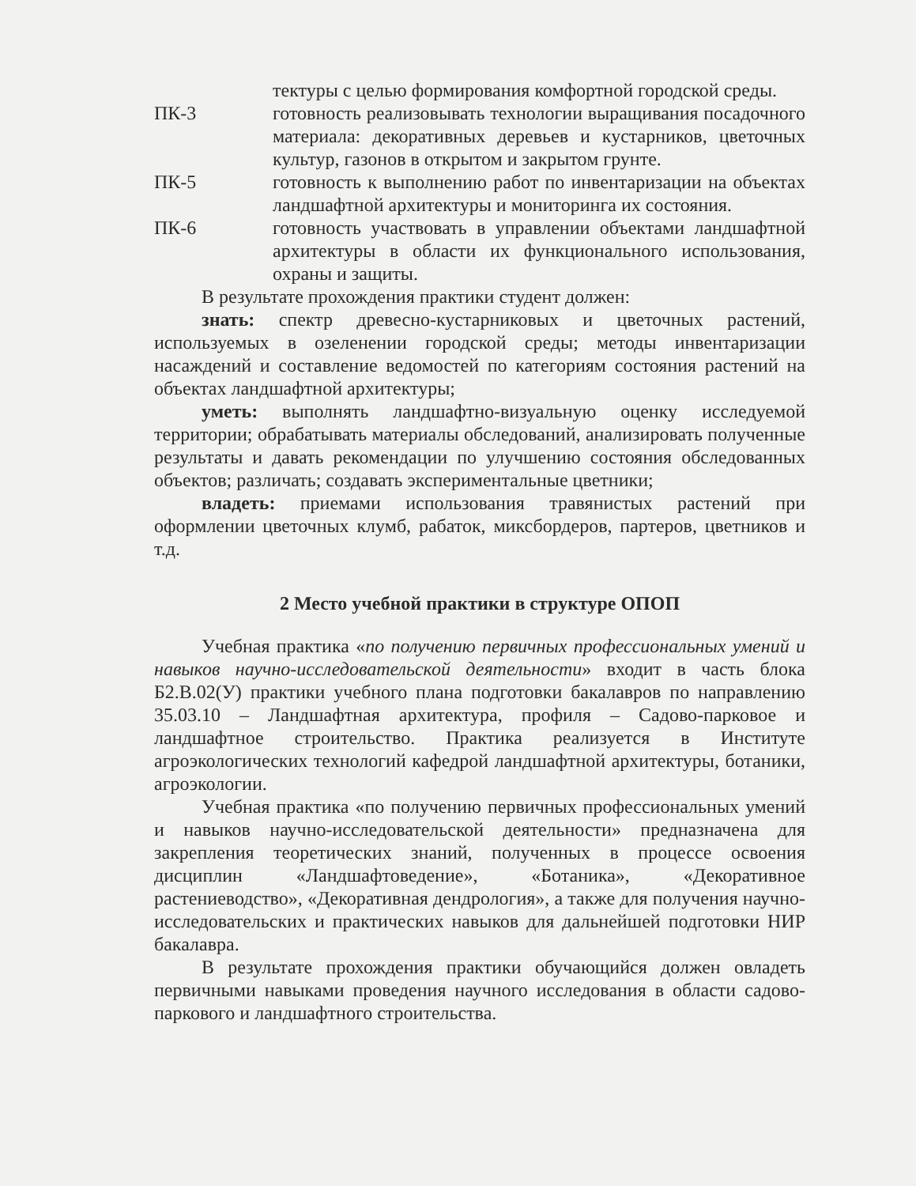тектуры с целью формирования комфортной городской среды.
ПК-3 готовность реализовывать технологии выращивания посадочного материала: декоративных деревьев и кустарников, цветочных культур, газонов в открытом и закрытом грунте.
ПК-5 готовность к выполнению работ по инвентаризации на объектах ландшафтной архитектуры и мониторинга их состояния.
ПК-6 готовность участвовать в управлении объектами ландшафтной архитектуры в области их функционального использования, охраны и защиты.
В результате прохождения практики студент должен:
знать: спектр древесно-кустарниковых и цветочных растений, используемых в озеленении городской среды; методы инвентаризации насаждений и составление ведомостей по категориям состояния растений на объектах ландшафтной архитектуры;
уметь: выполнять ландшафтно-визуальную оценку исследуемой территории; обрабатывать материалы обследований, анализировать полученные результаты и давать рекомендации по улучшению состояния обследованных объектов; различать; создавать экспериментальные цветники;
владеть: приемами использования травянистых растений при оформлении цветочных клумб, рабаток, миксбордеров, партеров, цветников и т.д.
2 Место учебной практики в структуре ОПОП
Учебная практика «по получению первичных профессиональных умений и навыков научно-исследовательской деятельности» входит в часть блока Б2.В.02(У) практики учебного плана подготовки бакалавров по направлению 35.03.10 – Ландшафтная архитектура, профиля – Садово-парковое и ландшафтное строительство. Практика реализуется в Институте агроэкологических технологий кафедрой ландшафтной архитектуры, ботаники, агроэкологии.
Учебная практика «по получению первичных профессиональных умений и навыков научно-исследовательской деятельности» предназначена для закрепления теоретических знаний, полученных в процессе освоения дисциплин «Ландшафтоведение», «Ботаника», «Декоративное растениеводство», «Декоративная дендрология», а также для получения научно-исследовательских и практических навыков для дальнейшей подготовки НИР бакалавра.
В результате прохождения практики обучающийся должен овладеть первичными навыками проведения научного исследования в области садово-паркового и ландшафтного строительства.